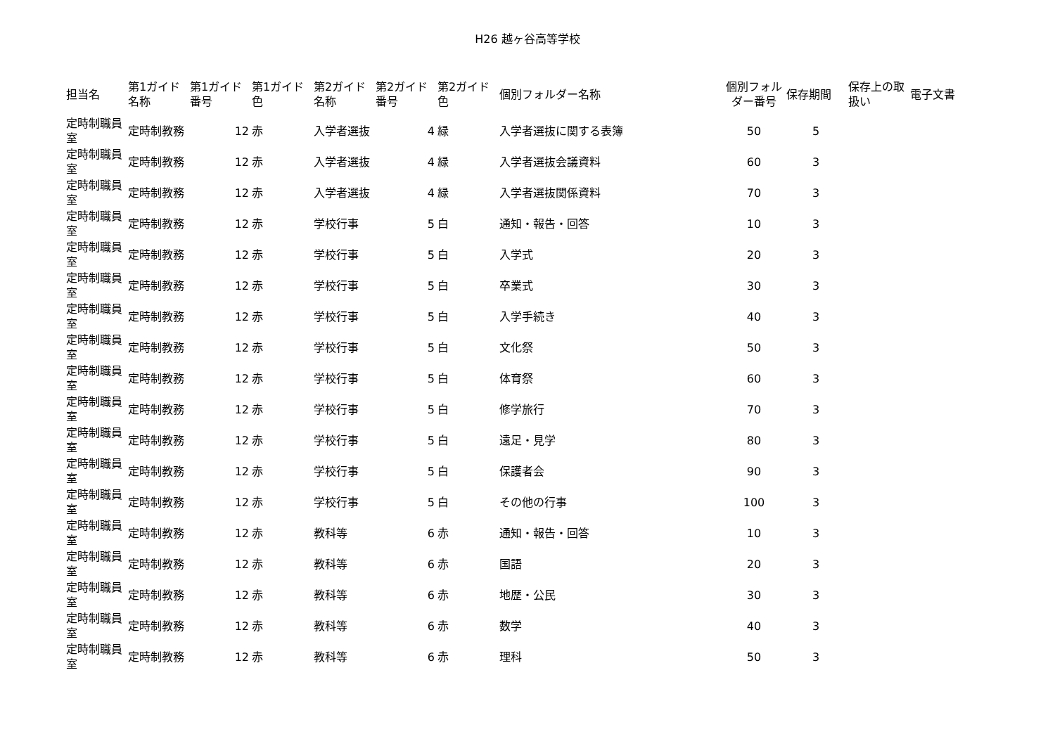H26 越ヶ谷高等学校
| 担当名 | 第1ガイド名称 | 第1ガイド番号 | 第1ガイド色 | 第2ガイド名称 | 第2ガイド番号 | 第2ガイド色 | 個別フォルダー名称 | 個別フォルダー番号 | 保存期間 | 保存上の取扱い | 電子文書 |
| --- | --- | --- | --- | --- | --- | --- | --- | --- | --- | --- | --- |
| 定時制職員室 | 定時制教務 | 12 | 赤 | 入学者選抜 | 4 | 緑 | 入学者選抜に関する表簿 | 50 | 5 | | |
| 定時制職員室 | 定時制教務 | 12 | 赤 | 入学者選抜 | 4 | 緑 | 入学者選抜会議資料 | 60 | 3 | | |
| 定時制職員室 | 定時制教務 | 12 | 赤 | 入学者選抜 | 4 | 緑 | 入学者選抜関係資料 | 70 | 3 | | |
| 定時制職員室 | 定時制教務 | 12 | 赤 | 学校行事 | 5 | 白 | 通知・報告・回答 | 10 | 3 | | |
| 定時制職員室 | 定時制教務 | 12 | 赤 | 学校行事 | 5 | 白 | 入学式 | 20 | 3 | | |
| 定時制職員室 | 定時制教務 | 12 | 赤 | 学校行事 | 5 | 白 | 卒業式 | 30 | 3 | | |
| 定時制職員室 | 定時制教務 | 12 | 赤 | 学校行事 | 5 | 白 | 入学手続き | 40 | 3 | | |
| 定時制職員室 | 定時制教務 | 12 | 赤 | 学校行事 | 5 | 白 | 文化祭 | 50 | 3 | | |
| 定時制職員室 | 定時制教務 | 12 | 赤 | 学校行事 | 5 | 白 | 体育祭 | 60 | 3 | | |
| 定時制職員室 | 定時制教務 | 12 | 赤 | 学校行事 | 5 | 白 | 修学旅行 | 70 | 3 | | |
| 定時制職員室 | 定時制教務 | 12 | 赤 | 学校行事 | 5 | 白 | 遠足・見学 | 80 | 3 | | |
| 定時制職員室 | 定時制教務 | 12 | 赤 | 学校行事 | 5 | 白 | 保護者会 | 90 | 3 | | |
| 定時制職員室 | 定時制教務 | 12 | 赤 | 学校行事 | 5 | 白 | その他の行事 | 100 | 3 | | |
| 定時制職員室 | 定時制教務 | 12 | 赤 | 教科等 | 6 | 赤 | 通知・報告・回答 | 10 | 3 | | |
| 定時制職員室 | 定時制教務 | 12 | 赤 | 教科等 | 6 | 赤 | 国語 | 20 | 3 | | |
| 定時制職員室 | 定時制教務 | 12 | 赤 | 教科等 | 6 | 赤 | 地歴・公民 | 30 | 3 | | |
| 定時制職員室 | 定時制教務 | 12 | 赤 | 教科等 | 6 | 赤 | 数学 | 40 | 3 | | |
| 定時制職員室 | 定時制教務 | 12 | 赤 | 教科等 | 6 | 赤 | 理科 | 50 | 3 | | |